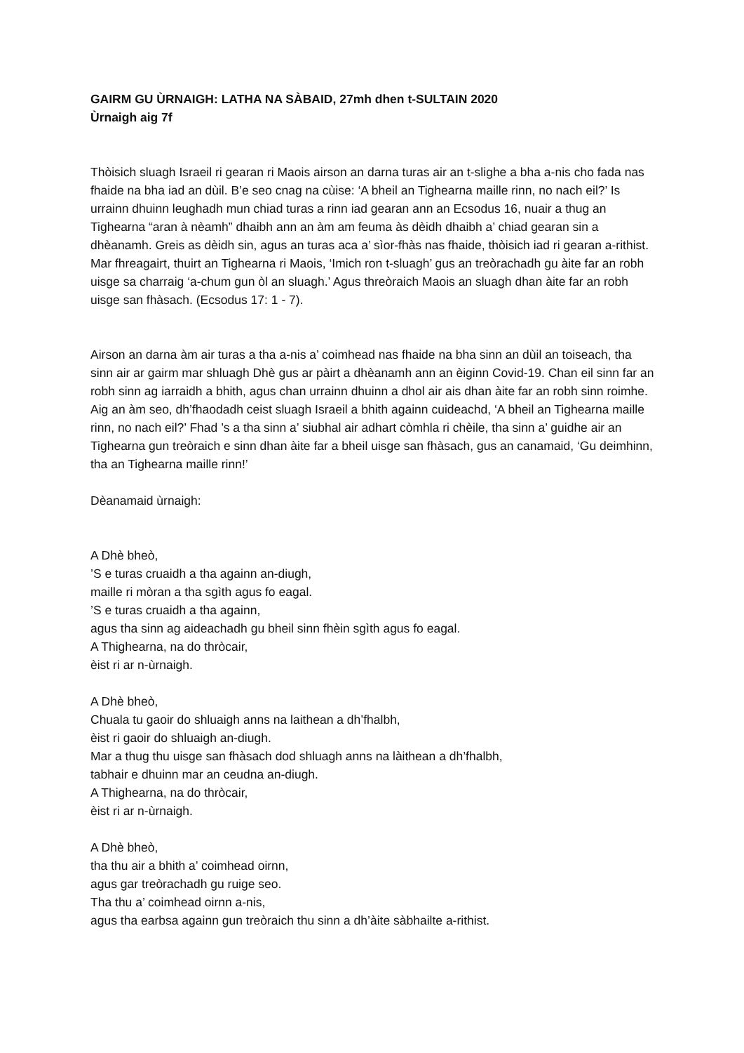GAIRM GU ÙRNAIGH: LATHA NA SÀBAID, 27mh dhen t-SULTAIN 2020
Ùrnaigh aig 7f
Thòisich sluagh Israeil ri gearan ri Maois airson an darna turas air an t-slighe a bha a-nis cho fada nas fhaide na bha iad an dùil. B’e seo cnag na cùise: ‘A bheil an Tighearna maille rinn, no nach eil?’ Is urrainn dhuinn leughadh mun chiad turas a rinn iad gearan ann an Ecsodus 16, nuair a thug an Tighearna “aran à nèamh” dhaibh ann an àm am feuma às dèidh dhaibh a’ chiad gearan sin a dhèanamh. Greis as dèidh sin, agus an turas aca a’ sìor-fhàs nas fhaide, thòisich iad ri gearan a-rithist. Mar fhreagairt, thuirt an Tighearna ri Maois, ‘Imich ron t-sluagh’ gus an treòrachadh gu àite far an robh uisge sa charraig ‘a-chum gun òl an sluagh.’ Agus threòraich Maois an sluagh dhan àite far an robh uisge san fhàsach. (Ecsodus 17: 1 - 7).
Airson an darna àm air turas a tha a-nis a’ coimhead nas fhaide na bha sinn an dùil an toiseach, tha sinn air ar gairm mar shluagh Dhè gus ar pàirt a dhèanamh ann an èiginn Covid-19. Chan eil sinn far an robh sinn ag iarraidh a bhith, agus chan urrainn dhuinn a dhol air ais dhan àite far an robh sinn roimhe. Aig an àm seo, dh’fhaodadh ceist sluagh Israeil a bhith againn cuideachd, ‘A bheil an Tighearna maille rinn, no nach eil?’ Fhad ’s a tha sinn a’ siubhal air adhart còmhla ri chèile, tha sinn a’ guidhe air an Tighearna gun treòraich e sinn dhan àite far a bheil uisge san fhàsach, gus an canamaid, ‘Gu deimhinn, tha an Tighearna maille rinn!’
Dèanamaid ùrnaigh:
A Dhè bheò,
’S e turas cruaidh a tha againn an-diugh,
maille ri mòran a tha sgìth agus fo eagal.
’S e turas cruaidh a tha againn,
agus tha sinn ag aideachadh gu bheil sinn fhèin sgìth agus fo eagal.
A Thighearna, na do thròcair,
èist ri ar n-ùrnaigh.
A Dhè bheò,
Chuala tu gaoir do shluaigh anns na laithean a dh’fhalbh,
èist ri gaoir do shluaigh an-diugh.
Mar a thug thu uisge san fhàsach dod shluagh anns na làithean a dh’fhalbh,
tabhair e dhuinn mar an ceudna an-diugh.
A Thighearna, na do thròcair,
èist ri ar n-ùrnaigh.
A Dhè bheò,
tha thu air a bhith a’ coimhead oirnn,
agus gar treòrachadh gu ruige seo.
Tha thu a’ coimhead oirnn a-nis,
agus tha earbsa againn gun treòraich thu sinn a dh’àite sàbhailte a-rithist.